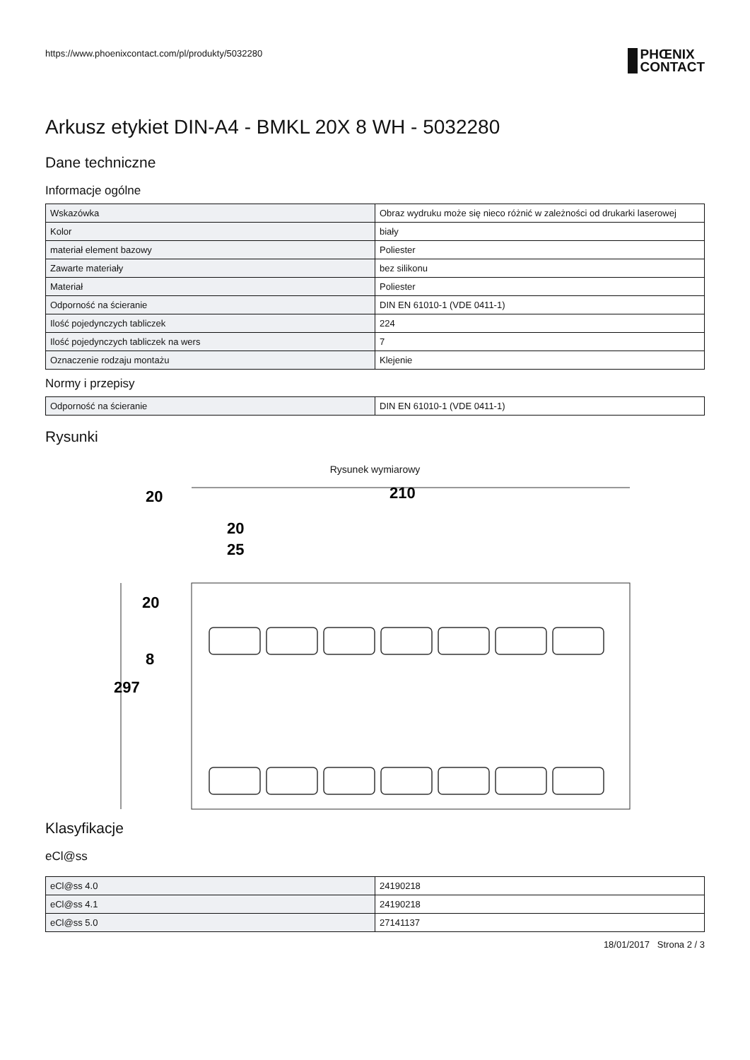https://www.phoenixcontact.com/pl/produkty/5032280
PHŒNIX
CONTACT
Arkusz etykiet DIN-A4 - BMKL 20X 8 WH - 5032280
Dane techniczne
Informacje ogólne
| Wskazówka | Obraz wydruku może się nieco różnić w zależności od drukarki laserowej |
| Kolor | biały |
| materiał element bazowy | Poliester |
| Zawarte materiały | bez silikonu |
| Materiał | Poliester |
| Odporność na ścieranie | DIN EN 61010-1 (VDE 0411-1) |
| Ilość pojedynczych tabliczek | 224 |
| Ilość pojedynczych tabliczek na wers | 7 |
| Oznaczenie rodzaju montażu | Klejenie |
Normy i przepisy
| Odporność na ścieranie | DIN EN 61010-1 (VDE 0411-1) |
Rysunki
Rysunek wymiarowy
210
20
20
25
297
20
8
Klasyfikacje
eCl@ss
| eCl@ss 4.0 | 24190218 |
| eCl@ss 4.1 | 24190218 |
| eCl@ss 5.0 | 27141137 |
18/01/2017 Strona 2 / 3